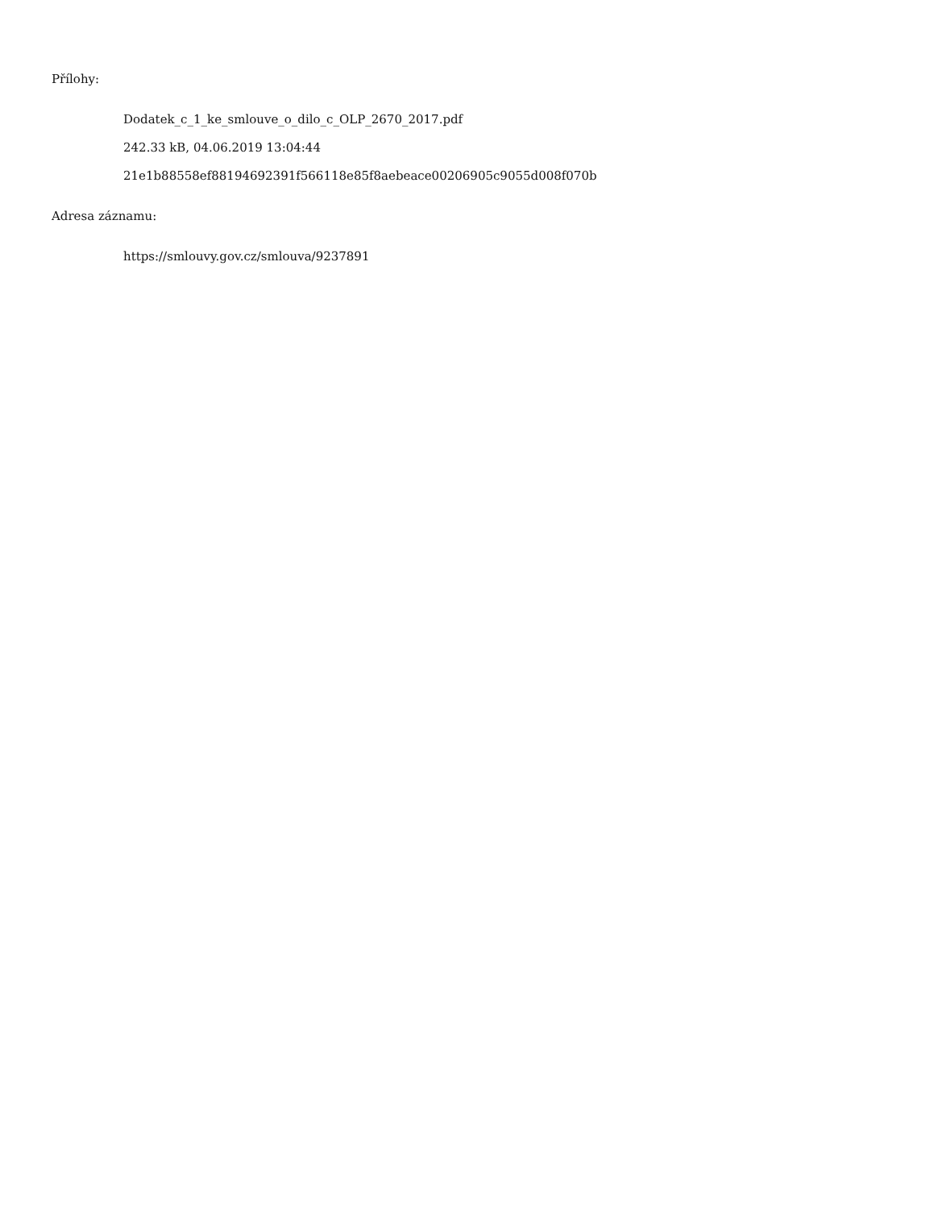Přílohy:
Dodatek_c_1_ke_smlouve_o_dilo_c_OLP_2670_2017.pdf
242.33 kB, 04.06.2019 13:04:44
21e1b88558ef88194692391f566118e85f8aebeace00206905c9055d008f070b
Adresa záznamu:
https://smlouvy.gov.cz/smlouva/9237891